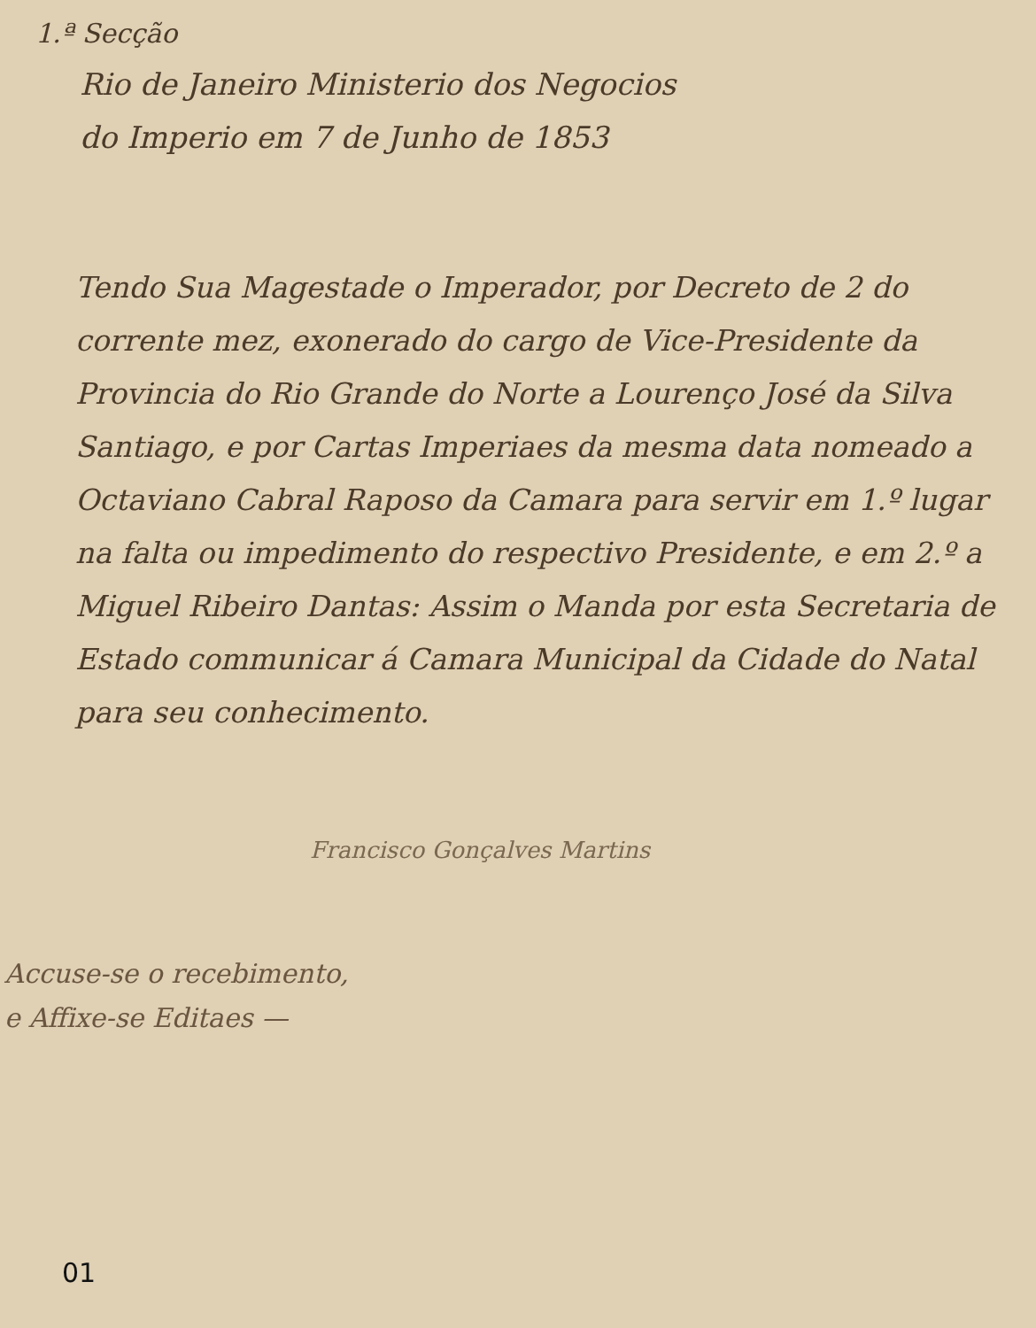1.ª Secção
Rio de Janeiro Ministerio dos Negocios
do Imperio em 7 de Junho de 1853
Tendo Sua Magestade o Imperador, por Decreto de 2 do corrente mez, exonerado do cargo de Vice-Presidente da Provincia do Rio Grande do Norte a Lourenço José da Silva Santiago, e por Cartas Imperiaes da mesma data nomeado a Octaviano Cabral Raposo da Camara para servir em 1.º lugar na falta ou impedimento do respectivo Presidente, e em 2.º a Miguel Ribeiro Dantas: Assim o Manda por esta Secretaria de Estado communicar á Camara Municipal da Cidade do Natal para seu conhecimento.
Francisco Gonçalves Martins
Accuse-se o recebimento,
e Affixe-se Editaes —
01